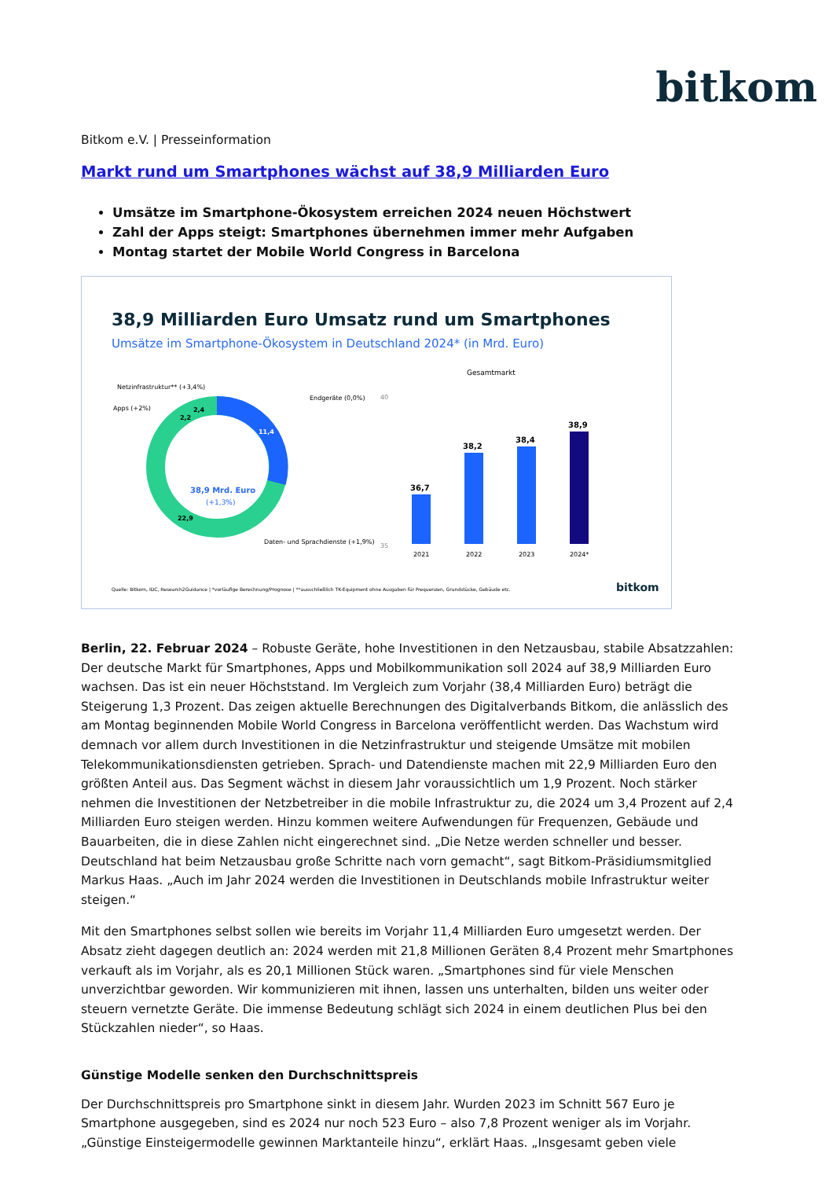bitkom
Bitkom e.V. | Presseinformation
Markt rund um Smartphones wächst auf 38,9 Milliarden Euro
Umsätze im Smartphone-Ökosystem erreichen 2024 neuen Höchstwert
Zahl der Apps steigt: Smartphones übernehmen immer mehr Aufgaben
Montag startet der Mobile World Congress in Barcelona
38,9 Milliarden Euro Umsatz rund um Smartphones
Umsätze im Smartphone-Ökosystem in Deutschland 2024* (in Mrd. Euro)
38,9 Mrd. Euro
(+1,3%)
Netzinfrastruktur** (+3,4%)
Apps (+2%)
Endgeräte (0,0%)
Daten- und Sprachdienste (+1,9%)
2,4
2,2
11,4
22,9
Gesamtmarkt
40
35
36,7
2021
38,2
2022
38,4
2023
38,9
2024*
Quelle: Bitkom, IDC, Research2Guidance | *vorläufige Berechnung/Prognose | **ausschließlich TK-Equipment ohne Ausgaben für Frequenzen, Grundstücke, Gebäude etc.
bitkom
Berlin, 22. Februar 2024 – Robuste Geräte, hohe Investitionen in den Netzausbau, stabile Absatzzahlen: Der deutsche Markt für Smartphones, Apps und Mobilkommunikation soll 2024 auf 38,9 Milliarden Euro wachsen. Das ist ein neuer Höchststand. Im Vergleich zum Vorjahr (38,4 Milliarden Euro) beträgt die Steigerung 1,3 Prozent. Das zeigen aktuelle Berechnungen des Digitalverbands Bitkom, die anlässlich des am Montag beginnenden Mobile World Congress in Barcelona veröffentlicht werden. Das Wachstum wird demnach vor allem durch Investitionen in die Netzinfrastruktur und steigende Umsätze mit mobilen Telekommunikationsdiensten getrieben. Sprach- und Datendienste machen mit 22,9 Milliarden Euro den größten Anteil aus. Das Segment wächst in diesem Jahr voraussichtlich um 1,9 Prozent. Noch stärker nehmen die Investitionen der Netzbetreiber in die mobile Infrastruktur zu, die 2024 um 3,4 Prozent auf 2,4 Milliarden Euro steigen werden. Hinzu kommen weitere Aufwendungen für Frequenzen, Gebäude und Bauarbeiten, die in diese Zahlen nicht eingerechnet sind. „Die Netze werden schneller und besser. Deutschland hat beim Netzausbau große Schritte nach vorn gemacht“, sagt Bitkom-Präsidiumsmitglied Markus Haas. „Auch im Jahr 2024 werden die Investitionen in Deutschlands mobile Infrastruktur weiter steigen.“
Mit den Smartphones selbst sollen wie bereits im Vorjahr 11,4 Milliarden Euro umgesetzt werden. Der Absatz zieht dagegen deutlich an: 2024 werden mit 21,8 Millionen Geräten 8,4 Prozent mehr Smartphones verkauft als im Vorjahr, als es 20,1 Millionen Stück waren. „Smartphones sind für viele Menschen unverzichtbar geworden. Wir kommunizieren mit ihnen, lassen uns unterhalten, bilden uns weiter oder steuern vernetzte Geräte. Die immense Bedeutung schlägt sich 2024 in einem deutlichen Plus bei den Stückzahlen nieder“, so Haas.
Günstige Modelle senken den Durchschnittspreis
Der Durchschnittspreis pro Smartphone sinkt in diesem Jahr. Wurden 2023 im Schnitt 567 Euro je Smartphone ausgegeben, sind es 2024 nur noch 523 Euro – also 7,8 Prozent weniger als im Vorjahr. „Günstige Einsteigermodelle gewinnen Marktanteile hinzu“, erklärt Haas. „Insgesamt geben viele